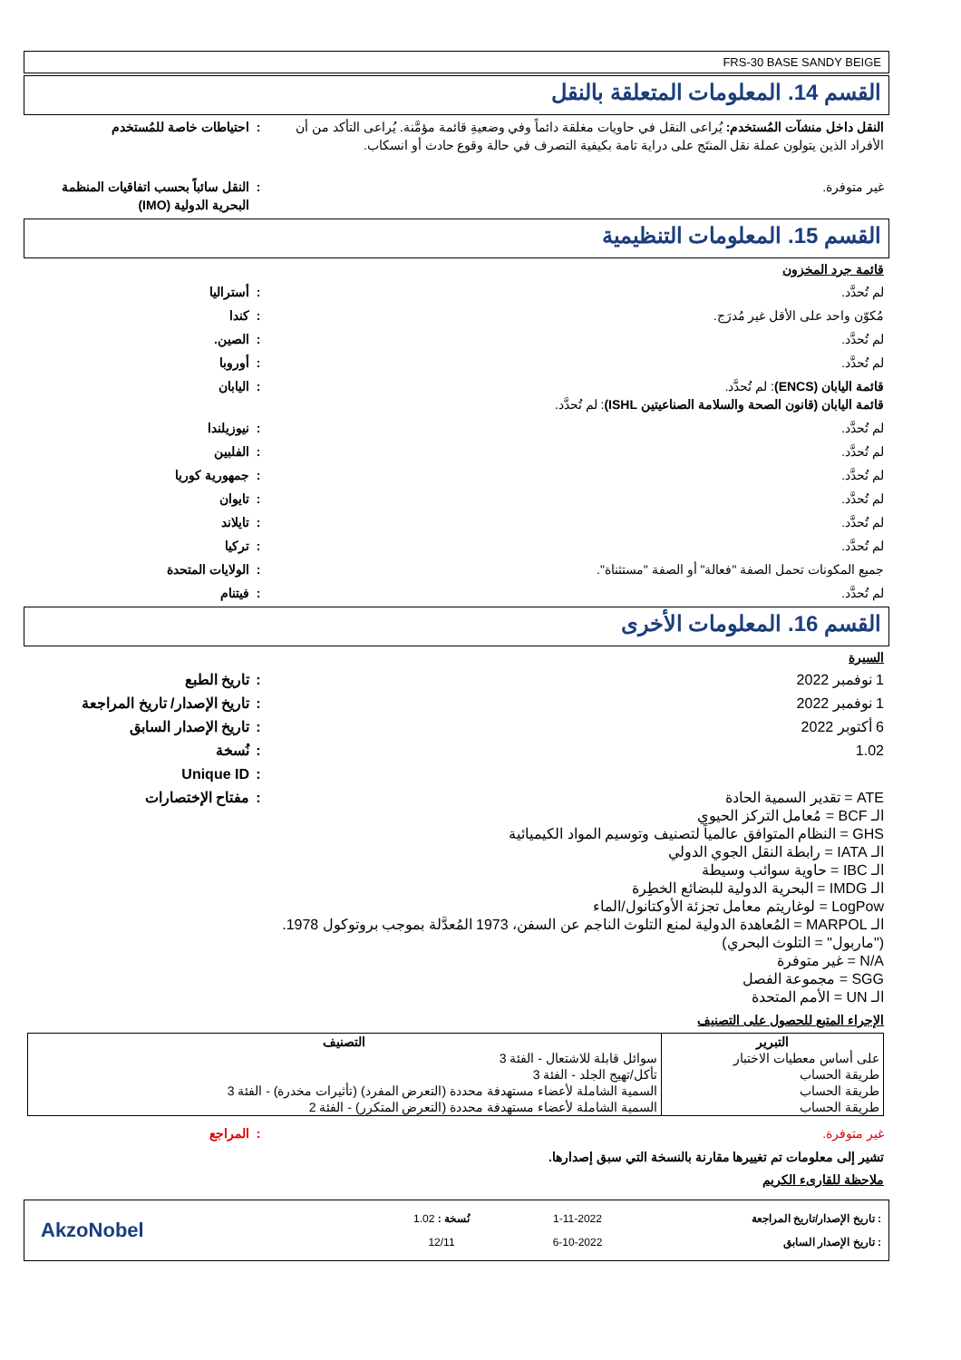FRS-30 BASE SANDY BEIGE
القسم 14. المعلومات المتعلقة بالنقل
النقل داخل منشآت المُستخدم: يُراعى النقل في حاويات مغلقة دائماً وفي وضعيةِ قائمة مؤمَّنة. يُراعى التأكد من أن الأفراد الذين يتولون عملة نقل المنتَج على دراية تامة بكيفية التصرف في حالة وقوع حادث أو انسكاب.
: احتياطات خاصة للمُستخدم
غير متوفرة. : النقل سائباً بحسب اتفاقيات المنظمة البحرية الدولية (IMO)
القسم 15. المعلومات التنظيمية
قائمة جرد المخزون
لم تُحدَّد. : أستراليا
مُكوّن واحد على الأقل غير مُدرَج. : كندا
لم تُحدَّد. : الصين.
لم تُحدَّد. : أوروبا
قائمة اليابان (ENCS): لم تُحدَّد.
قائمة اليابان (قانون الصحة والسلامة الصناعيتين ISHL): لم تُحدَّد.
: اليابان
لم تُحدَّد. : نيوزيلندا
لم تُحدَّد. : الفلبين
لم تُحدَّد. : جمهورية كوريا
لم تُحدَّد. : تايوان
لم تُحدَّد. : تايلاند
لم تُحدَّد. : تركيا
جميع المكونات تحمل الصفة "فعالة" أو الصفة "مستثناة". : الولايات المتحدة
لم تُحدَّد. : فيتنام
القسم 16. المعلومات الأخرى
السيرة
1 نوفمبر 2022 : تاريخ الطبع
1 نوفمبر 2022 : تاريخ الإصدار/ تاريخ المراجعة
6 أكتوبر 2022 : تاريخ الإصدار السابق
1.02 : نُسخة
: Unique ID
ATE = تقدير السمية الحادة
الـ BCF = مُعامل التركز الحيوي
GHS = النظام المتوافق عالمياً لتصنيف وتوسيم المواد الكيميائية
الـ IATA = رابطة النقل الجوي الدولي
الـ IBC = حاوية سوائب وسيطة
الـ IMDG = البحرية الدولية للبضائع الخطِرة
LogPow = لوغاريتم معامل تجزئة الأوكتانول/الماء
الـ MARPOL = المُعاهدة الدولية لمنع التلوث الناجم عن السفن، 1973 المُعدَّلة بموجب بروتوكول 1978. ("ماربول" = التلوث البحري)
N/A = غير متوفرة
SGG = مجموعة الفصل
الـ UN = الأمم المتحدة
: مفتاح الإختصارات
الإجراء المتبع للحصول على التصنيف
| التبرير | التصنيف |
| --- | --- |
| على أساس معطيات الاختبار | سوائل قابلة للاشتعال - الفئة 3 |
| طريقة الحساب | تأكل/تهيج الجلد - الفئة 3 |
| طريقة الحساب | السمية الشاملة لأعضاء مستهدفة محددة (التعرض المفرد) (تأثيرات مخدرة) - الفئة 3 |
| طريقة الحساب | السمية الشاملة لأعضاء مستهدفة محددة (التعرض المتكرر) - الفئة 2 |
غير متوفرة. : المراجع
تشير إلى معلومات تم تغييرها مقارنة بالنسخة التي سبق إصدارها.
ملاحظة للقارىء الكريم
: تاريخ الإصدار/تاريخ المراجعة
: تاريخ الإصدار السابق
1-11-2022
6-10-2022
نُسخة : 1.02
12/11
AkzoNobel